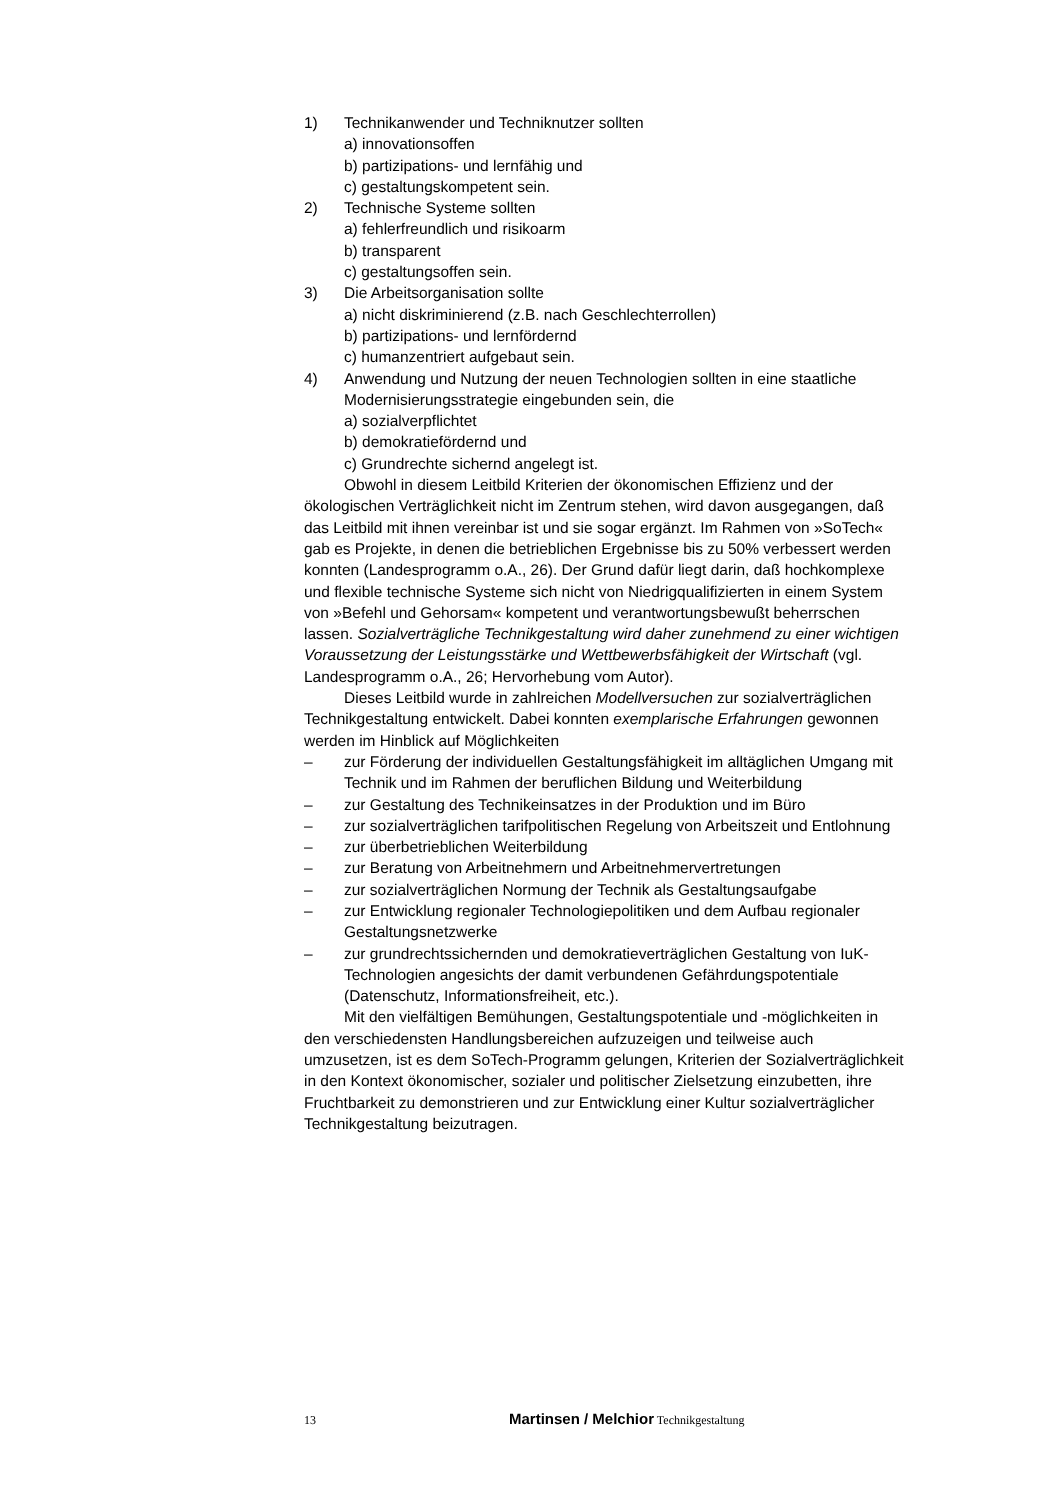1) Technikanwender und Techniknutzer sollten
a) innovationsoffen
b) partizipations- und lernfähig und
c) gestaltungskompetent sein.
2) Technische Systeme sollten
a) fehlerfreundlich und risikoarm
b) transparent
c) gestaltungsoffen sein.
3) Die Arbeitsorganisation sollte
a) nicht diskriminierend (z.B. nach Geschlechterrollen)
b) partizipations- und lernfördernd
c) humanzentriert aufgebaut sein.
4) Anwendung und Nutzung der neuen Technologien sollten in eine staatliche Modernisierungsstrategie eingebunden sein, die
a) sozialverpflichtet
b) demokratiefördernd und
c) Grundrechte sichernd angelegt ist.
Obwohl in diesem Leitbild Kriterien der ökonomischen Effizienz und der ökologischen Verträglichkeit nicht im Zentrum stehen, wird davon ausgegangen, daß das Leitbild mit ihnen vereinbar ist und sie sogar ergänzt. Im Rahmen von »SoTech« gab es Projekte, in denen die betrieblichen Ergebnisse bis zu 50% verbessert werden konnten (Landesprogramm o.A., 26). Der Grund dafür liegt darin, daß hochkomplexe und flexible technische Systeme sich nicht von Niedrigqualifizierten in einem System von »Befehl und Gehorsam« kompetent und verantwortungsbewußt beherrschen lassen. Sozialverträgliche Technikgestaltung wird daher zunehmend zu einer wichtigen Voraussetzung der Leistungsstärke und Wettbewerbsfähigkeit der Wirtschaft (vgl. Landesprogramm o.A., 26; Hervorhebung vom Autor).
Dieses Leitbild wurde in zahlreichen Modellversuchen zur sozialverträglichen Technikgestaltung entwickelt. Dabei konnten exemplarische Erfahrungen gewonnen werden im Hinblick auf Möglichkeiten
– zur Förderung der individuellen Gestaltungsfähigkeit im alltäglichen Umgang mit Technik und im Rahmen der beruflichen Bildung und Weiterbildung
– zur Gestaltung des Technikeinsatzes in der Produktion und im Büro
– zur sozialverträglichen tarifpolitischen Regelung von Arbeitszeit und Entlohnung
– zur überbetrieblichen Weiterbildung
– zur Beratung von Arbeitnehmern und Arbeitnehmervertretungen
– zur sozialverträglichen Normung der Technik als Gestaltungsaufgabe
– zur Entwicklung regionaler Technologiepolitiken und dem Aufbau regionaler Gestaltungsnetzwerke
– zur grundrechtssichernden und demokratieverträglichen Gestaltung von IuK-Technologien angesichts der damit verbundenen Gefährdungspotentiale (Datenschutz, Informationsfreiheit, etc.).
Mit den vielfältigen Bemühungen, Gestaltungspotentiale und -möglichkeiten in den verschiedensten Handlungsbereichen aufzuzeigen und teilweise auch umzusetzen, ist es dem SoTech-Programm gelungen, Kriterien der Sozialverträglichkeit in den Kontext ökonomischer, sozialer und politischer Zielsetzung einzubetten, ihre Fruchtbarkeit zu demonstrieren und zur Entwicklung einer Kultur sozialverträglicher Technikgestaltung beizutragen.
13 Martinsen / Melchior Technikgestaltung